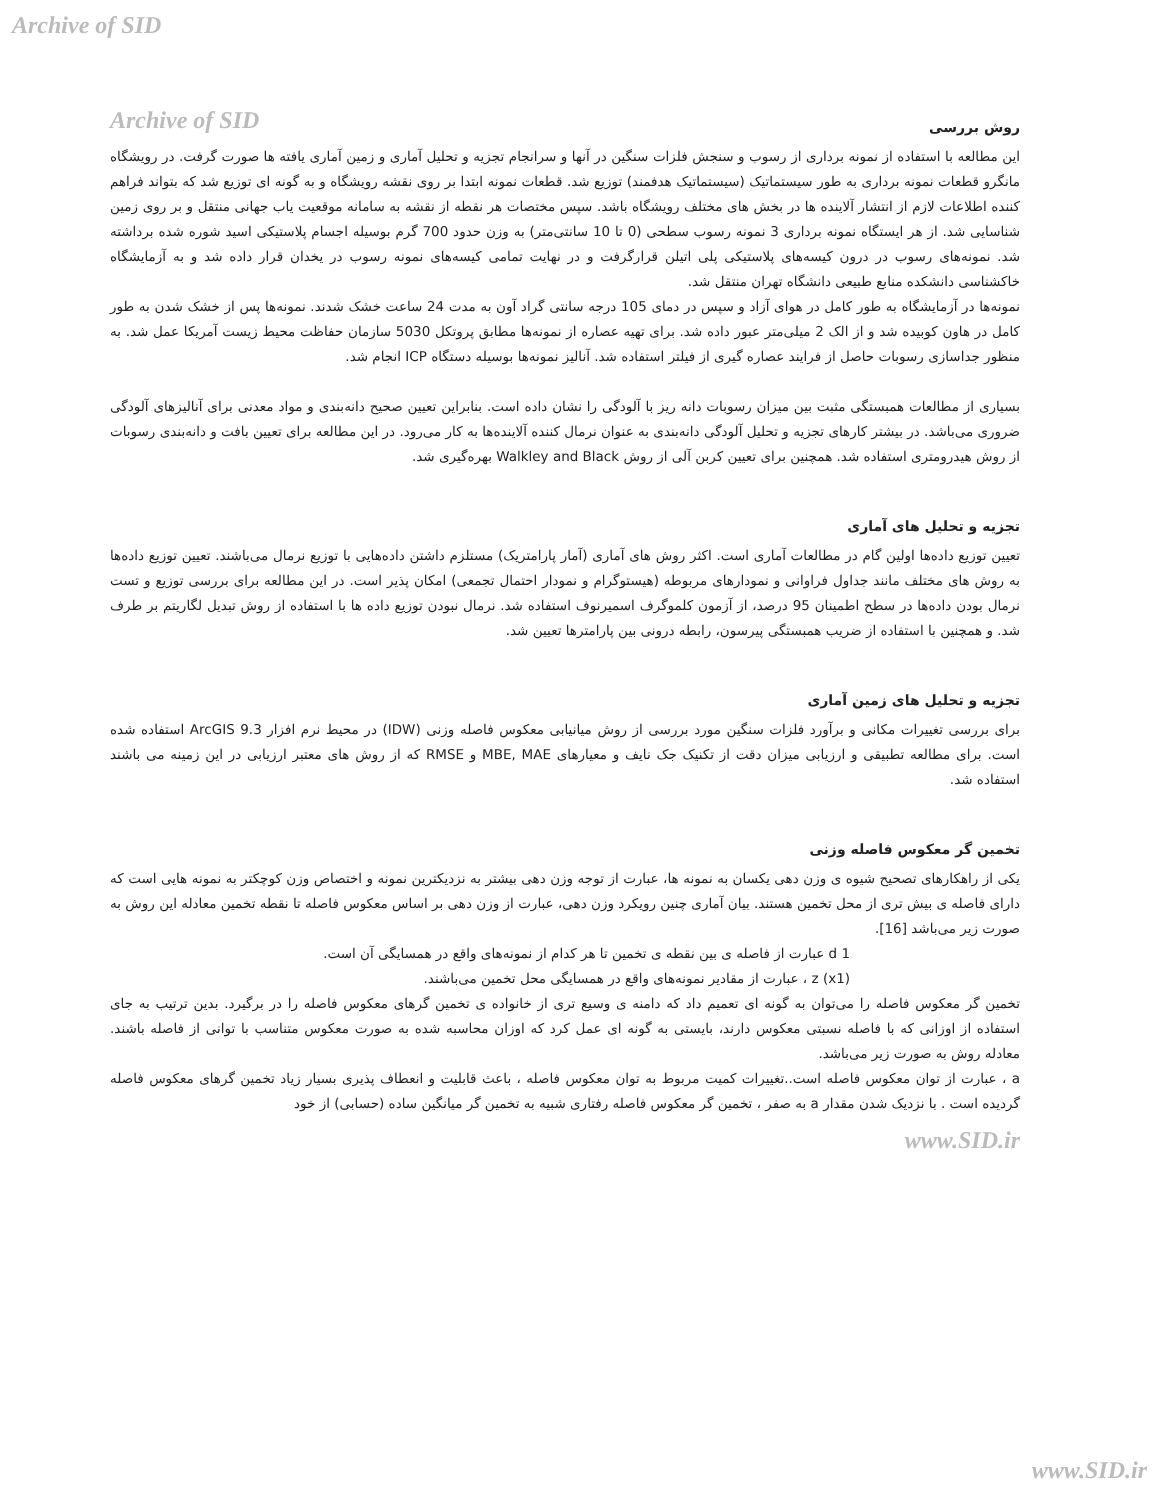Archive of SID
Archive of SID
روش بررسی
این مطالعه با استفاده از نمونه برداری از رسوب و سنجش فلزات سنگین در آنها و سرانجام تجزیه و تحلیل آماری و زمین آماری یافته ها صورت گرفت. در رویشگاه مانگرو قطعات نمونه برداری به طور سیستماتیک (سیستماتیک هدفمند) توزیع شد. قطعات نمونه ابتدا بر روی نقشه رویشگاه و به گونه ای توزیع شد که بتواند فراهم کننده اطلاعات لازم از انتشار آلاینده ها در بخش های مختلف رویشگاه باشد. سپس مختصات هر نقطه از نقشه به سامانه موقعیت یاب جهانی منتقل و بر روی زمین شناسایی شد. از هر ایستگاه نمونه برداری 3 نمونه رسوب سطحی (0 تا 10 سانتی‌متر) به وزن حدود 700 گرم بوسیله اجسام پلاستیکی اسید شوره شده برداشته شد. نمونه‌های رسوب در درون کیسه‌های پلاستیکی پلی اتیلن قرارگرفت و در نهایت تمامی کیسه‌های نمونه رسوب در یخدان قرار داده شد و به آزمایشگاه خاکشناسی دانشکده منابع طبیعی دانشگاه تهران منتقل شد.
نمونه‌ها در آزمایشگاه به طور کامل در هوای آزاد و سپس در دمای 105 درجه سانتی گراد آون به مدت 24 ساعت خشک شدند. نمونه‌ها پس از خشک شدن به طور کامل در هاون کوبیده شد و از الک 2 میلی‌متر عبور داده شد. برای تهیه عصاره از نمونه‌ها مطابق پروتکل 5030 سازمان حفاظت محیط زیست آمریکا عمل شد. به منظور جداسازی رسوبات حاصل از فرایند عصاره گیری از فیلتر استفاده شد. آنالیز نمونه‌ها بوسیله دستگاه ICP انجام شد.
بسیاری از مطالعات همبستگی مثبت بین میزان رسوبات دانه ریز با آلودگی را نشان داده است. بنابراین تعیین صحیح دانه‌بندی و مواد معدنی برای آنالیزهای آلودگی ضروری می‌باشد. در بیشتر کارهای تجزیه و تحلیل آلودگی دانه‌بندی به عنوان نرمال کننده آلاینده‌ها به کار می‌رود. در این مطالعه برای تعیین بافت و دانه‌بندی رسوبات از روش هیدرومتری استفاده شد. همچنین برای تعیین کربن آلی از روش Walkley and Black بهره‌گیری شد.
تجزیه و تحلیل های آماری
تعیین توزیع داده‌ها اولین گام در مطالعات آماری است. اکثر روش های آماری (آمار پارامتریک) مستلزم داشتن داده‌هایی با توزیع نرمال می‌باشند. تعیین توزیع داده‌ها به روش های مختلف مانند جداول فراوانی و نمودارهای مربوطه (هیستوگرام و نمودار احتمال تجمعی) امکان پذیر است. در این مطالعه برای بررسی توزیع و تست نرمال بودن داده‌ها در سطح اطمینان 95 درصد، از آزمون کلموگرف اسمیرنوف استفاده شد. نرمال نبودن توزیع داده ها با استفاده از روش تبدیل لگاریتم بر طرف شد. و همچنین با استفاده از ضریب همبستگی پیرسون، رابطه درونی بین پارامترها تعیین شد.
تجزیه و تحلیل های زمین آماری
برای بررسی تغییرات مکانی و برآورد فلزات سنگین مورد بررسی از روش میانیابی معکوس فاصله وزنی (IDW) در محیط نرم افزار ArcGIS 9.3 استفاده شده است. برای مطالعه تطبیقی و ارزیابی میزان دقت از تکنیک جک نایف و معیارهای MBE, MAE و RMSE که از روش های معتبر ارزیابی در این زمینه می باشند استفاده شد.
تخمین گر معکوس فاصله وزنی
یکی از راهکارهای تصحیح شیوه ی وزن دهی یکسان به نمونه ها، عبارت از توجه وزن دهی بیشتر به نزدیکترین نمونه و اختصاص وزن کوچکتر به نمونه هایی است که دارای فاصله ی بیش تری از محل تخمین هستند. بیان آماری چنین رویکرد وزن دهی، عبارت از وزن دهی بر اساس معکوس فاصله تا نقطه تخمین معادله این روش به صورت زیر می‌باشد [16].
d 1 عبارت از فاصله ی بین نقطه ی تخمین تا هر کدام از نمونه‌های واقع در همسایگی آن است.
z (x1) ، عبارت از مقادیر نمونه‌های واقع در همسایگی محل تخمین می‌باشند.
تخمین گر معکوس فاصله را می‌توان به گونه ای تعمیم داد که دامنه ی وسیع تری از خانواده ی تخمین گرهای معکوس فاصله را در برگیرد. بدین ترتیب به جای استفاده از اوزانی که با فاصله نسبتی معکوس دارند، بایستی به گونه ای عمل کرد که اوزان محاسبه شده به صورت معکوس متناسب با توانی از فاصله باشند. معادله روش به صورت زیر می‌باشد.
a ، عبارت از توان معکوس فاصله است..تغییرات کمیت مربوط به توان معکوس فاصله ، باعث قابلیت و انعطاف پذیری بسیار زیاد تخمین گرهای معکوس فاصله گردیده است . با نزدیک شدن مقدار a به صفر ، تخمین گر معکوس فاصله رفتاری شبیه به تخمین گر میانگین ساده (حسابی) از خود
www.SID.ir
www.SID.ir